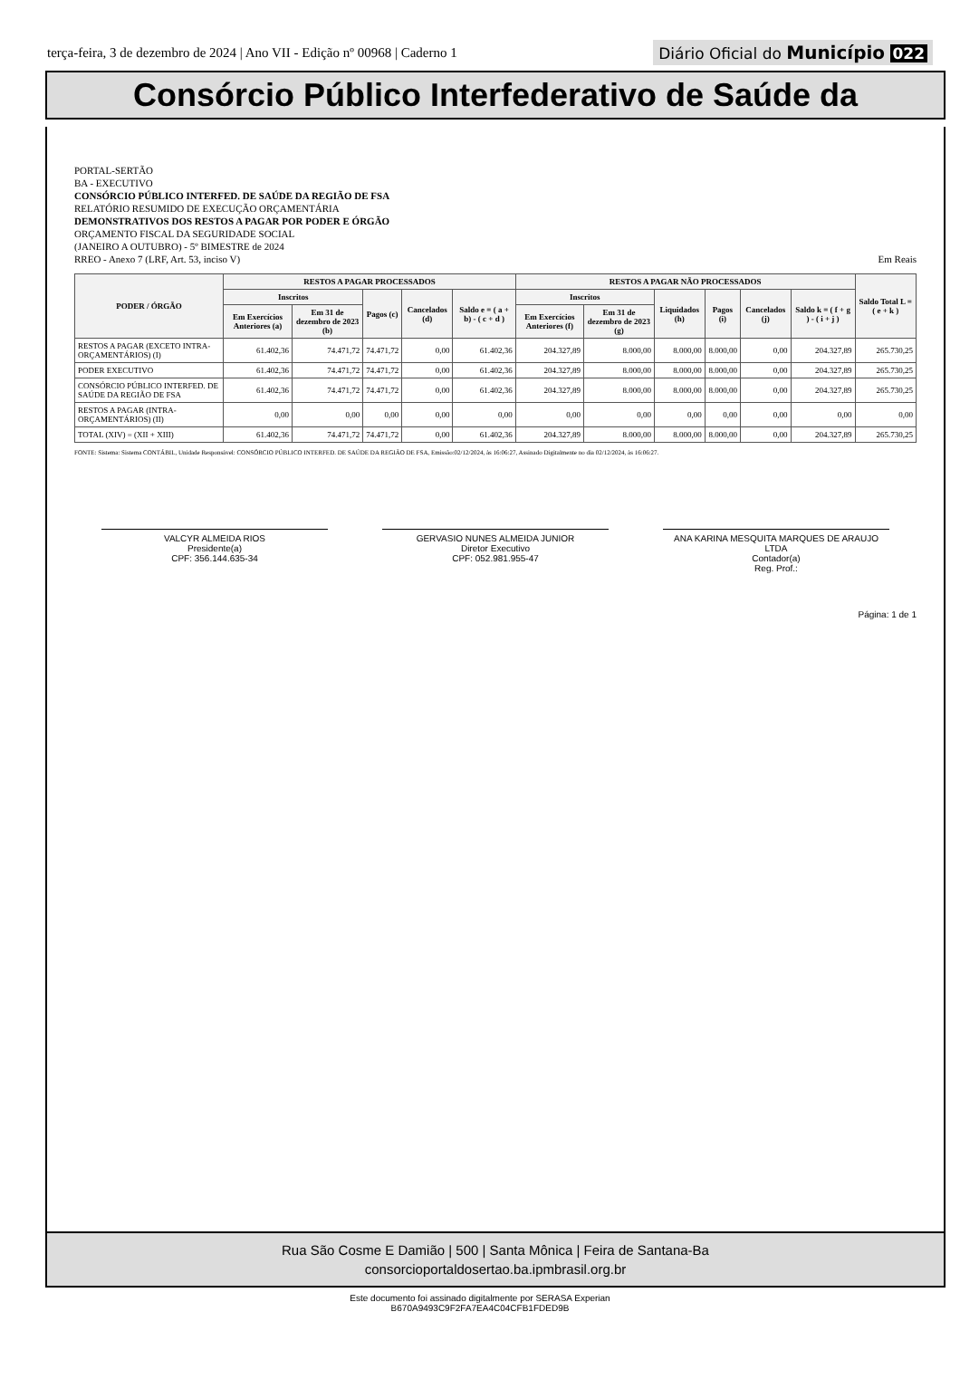terça-feira, 3 de dezembro de 2024 | Ano VII - Edição nº 00968 | Caderno 1
Diário Oficial do Município 022
Consórcio Público Interfederativo de Saúde da
PORTAL-SERTÃO
BA - EXECUTIVO
CONSÓRCIO PÚBLICO INTERFED. DE SAÚDE DA REGIÃO DE FSA
RELATÓRIO RESUMIDO DE EXECUÇÃO ORÇAMENTÁRIA
DEMONSTRATIVOS DOS RESTOS A PAGAR POR PODER E ÓRGÃO
ORÇAMENTO FISCAL DA SEGURIDADE SOCIAL
(JANEIRO A OUTUBRO) - 5º BIMESTRE de 2024
RREO - Anexo 7 (LRF, Art. 53, inciso V) Em Reais
| PODER / ÓRGÃO | RESTOS A PAGAR PROCESSADOS | | | | | RESTOS A PAGAR NÃO PROCESSADOS | | | | | | Saldo Total L = ( e + k ) |
| --- | --- | --- | --- | --- | --- | --- | --- | --- | --- | --- | --- | --- |
| | Inscritos | | Pagos (c) | Cancelados (d) | Saldo e = ( a + b) - ( c + d ) | Inscritos | | Liquidados (h) | Pagos (i) | Cancelados (j) | Saldo k = ( f + g ) - ( i + j ) | |
| | Em Exercícios Anteriores (a) | Em 31 de dezembro de 2023 (b) | | | | Em Exercícios Anteriores (f) | Em 31 de dezembro de 2023 (g) | | | | | |
| RESTOS A PAGAR (EXCETO INTRA-ORÇAMENTÁRIOS) (I) | 61.402,36 | 74.471,72 | 74.471,72 | 0,00 | 61.402,36 | 204.327,89 | 8.000,00 | 8.000,00 | 8.000,00 | 0,00 | 204.327,89 | 265.730,25 |
| PODER EXECUTIVO | 61.402,36 | 74.471,72 | 74.471,72 | 0,00 | 61.402,36 | 204.327,89 | 8.000,00 | 8.000,00 | 8.000,00 | 0,00 | 204.327,89 | 265.730,25 |
| CONSÓRCIO PÚBLICO INTERFED. DE SAÚDE DA REGIÃO DE FSA | 61.402,36 | 74.471,72 | 74.471,72 | 0,00 | 61.402,36 | 204.327,89 | 8.000,00 | 8.000,00 | 8.000,00 | 0,00 | 204.327,89 | 265.730,25 |
| RESTOS A PAGAR (INTRA-ORÇAMENTÁRIOS) (II) | 0,00 | 0,00 | 0,00 | 0,00 | 0,00 | 0,00 | 0,00 | 0,00 | 0,00 | 0,00 | 0,00 | 0,00 |
| TOTAL (XIV) = (XII + XIII) | 61.402,36 | 74.471,72 | 74.471,72 | 0,00 | 61.402,36 | 204.327,89 | 8.000,00 | 8.000,00 | 8.000,00 | 0,00 | 204.327,89 | 265.730,25 |
FONTE: Sistema: Sistema CONTÁBIL, Unidade Responsável: CONSÓRCIO PÚBLICO INTERFED. DE SAÚDE DA REGIÃO DE FSA, Emissão:02/12/2024, às 16:06:27, Assinado Digitalmente no dia 02/12/2024, às 16:06:27.
VALCYR ALMEIDA RIOS
Presidente(a)
CPF: 356.144.635-34
GERVASIO NUNES ALMEIDA JUNIOR
Diretor Executivo
CPF: 052.981.955-47
ANA KARINA MESQUITA MARQUES DE ARAUJO LTDA
Contador(a)
Reg. Prof.:
Página: 1 de 1
Rua São Cosme E Damião | 500 | Santa Mônica | Feira de Santana-Ba
consorcioportaldosertao.ba.ipmbrasil.org.br
Este documento foi assinado digitalmente por SERASA Experian
B670A9493C9F2FA7EA4C04CFB1FDED9B